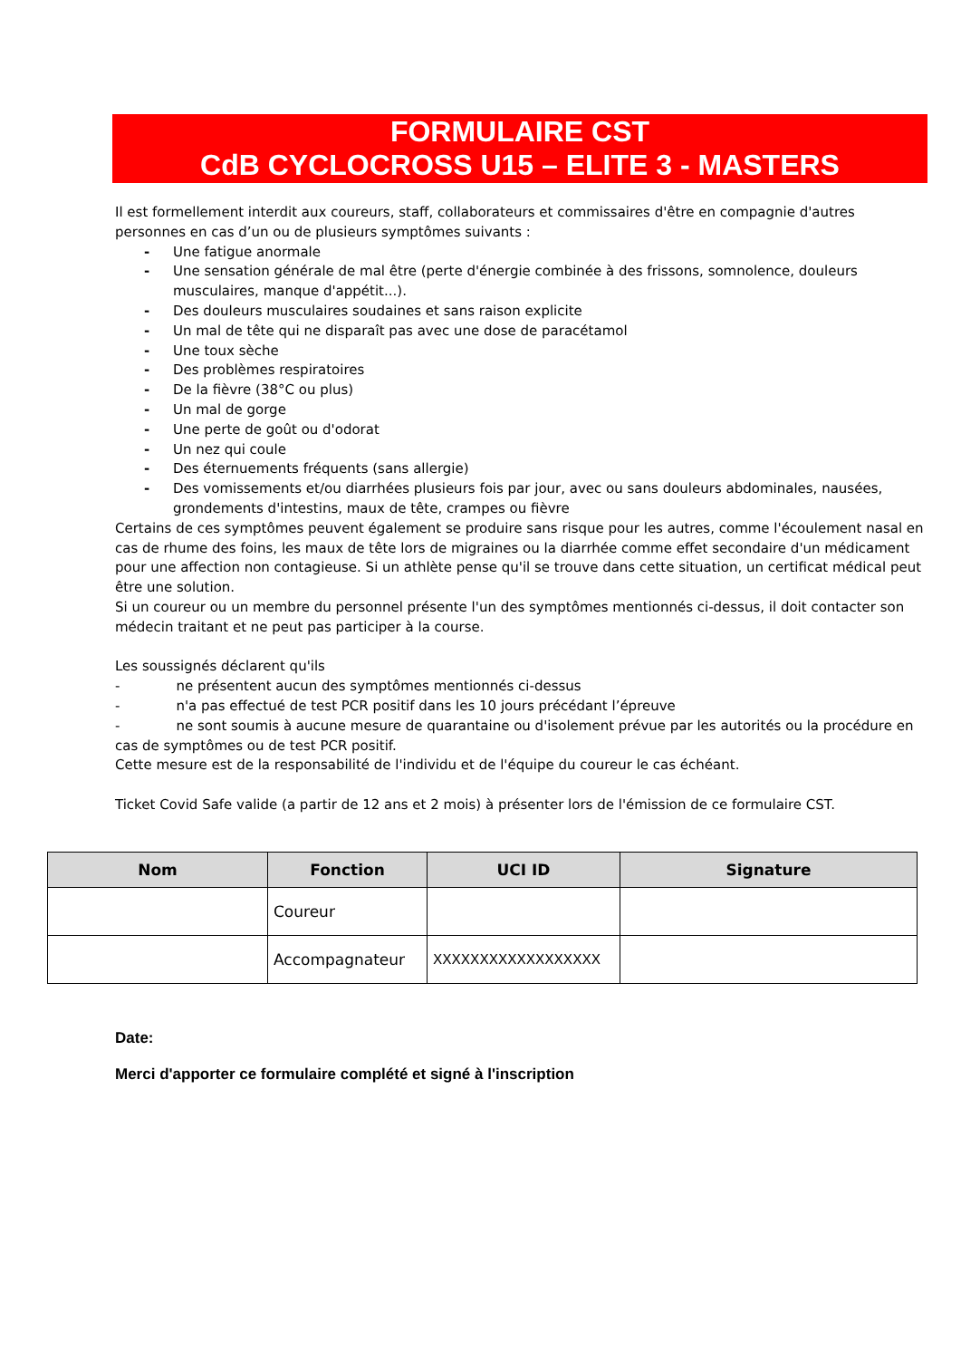FORMULAIRE CST
CdB CYCLOCROSS U15 – ELITE 3 - MASTERS
Il est formellement interdit aux coureurs, staff, collaborateurs et commissaires d'être en compagnie d'autres personnes en cas d’un ou de plusieurs symptômes suivants :
- Une fatigue anormale
- Une sensation générale de mal être (perte d'énergie combinée à des frissons, somnolence, douleurs musculaires, manque d'appétit...).
- Des douleurs musculaires soudaines et sans raison explicite
- Un mal de tête qui ne disparaît pas avec une dose de paracétamol
- Une toux sèche
- Des problèmes respiratoires
- De la fièvre (38°C ou plus)
- Un mal de gorge
- Une perte de goût ou d'odorat
- Un nez qui coule
- Des éternuements fréquents (sans allergie)
- Des vomissements et/ou diarrhées plusieurs fois par jour, avec ou sans douleurs abdominales, nausées, grondements d'intestins, maux de tête, crampes ou fièvre
Certains de ces symptômes peuvent également se produire sans risque pour les autres, comme l'écoulement nasal en cas de rhume des foins, les maux de tête lors de migraines ou la diarrhée comme effet secondaire d'un médicament pour une affection non contagieuse. Si un athlète pense qu'il se trouve dans cette situation, un certificat médical peut être une solution.
Si un coureur ou un membre du personnel présente l'un des symptômes mentionnés ci-dessus, il doit contacter son médecin traitant et ne peut pas participer à la course.
Les soussignés déclarent qu'ils
- ne présentent aucun des symptômes mentionnés ci-dessus
- n'a pas effectué de test PCR positif dans les 10 jours précédant l’épreuve
- ne sont soumis à aucune mesure de quarantaine ou d'isolement prévue par les autorités ou la procédure en cas de symptômes ou de test PCR positif.
Cette mesure est de la responsabilité de l'individu et de l'équipe du coureur le cas échéant.
Ticket Covid Safe valide (a partir de 12 ans et 2 mois) à présenter lors de l'émission de ce formulaire CST.
| Nom | Fonction | UCI ID | Signature |
| --- | --- | --- | --- |
| | Coureur | | |
| | Accompagnateur | XXXXXXXXXXXXXXXXXX | |
Date:
Merci d'apporter ce formulaire complété et signé à l'inscription